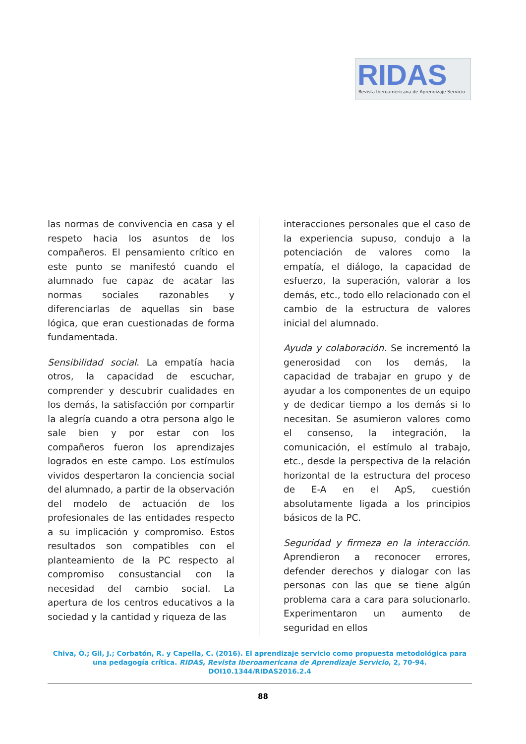RIDAS
Revista Iberoamericana de Aprendizaje Servicio
las normas de convivencia en casa y el respeto hacia los asuntos de los compañeros. El pensamiento crítico en este punto se manifestó cuando el alumnado fue capaz de acatar las normas sociales razonables y diferenciarlas de aquellas sin base lógica, que eran cuestionadas de forma fundamentada.
Sensibilidad social. La empatía hacia otros, la capacidad de escuchar, comprender y descubrir cualidades en los demás, la satisfacción por compartir la alegría cuando a otra persona algo le sale bien y por estar con los compañeros fueron los aprendizajes logrados en este campo. Los estímulos vividos despertaron la conciencia social del alumnado, a partir de la observación del modelo de actuación de los profesionales de las entidades respecto a su implicación y compromiso. Estos resultados son compatibles con el planteamiento de la PC respecto al compromiso consustancial con la necesidad del cambio social. La apertura de los centros educativos a la sociedad y la cantidad y riqueza de las
interacciones personales que el caso de la experiencia supuso, condujo a la potenciación de valores como la empatía, el diálogo, la capacidad de esfuerzo, la superación, valorar a los demás, etc., todo ello relacionado con el cambio de la estructura de valores inicial del alumnado.
Ayuda y colaboración. Se incrementó la generosidad con los demás, la capacidad de trabajar en grupo y de ayudar a los componentes de un equipo y de dedicar tiempo a los demás si lo necesitan. Se asumieron valores como el consenso, la integración, la comunicación, el estímulo al trabajo, etc., desde la perspectiva de la relación horizontal de la estructura del proceso de E-A en el ApS, cuestión absolutamente ligada a los principios básicos de la PC.
Seguridad y firmeza en la interacción. Aprendieron a reconocer errores, defender derechos y dialogar con las personas con las que se tiene algún problema cara a cara para solucionarlo. Experimentaron un aumento de seguridad en ellos
Chiva, Ò.; Gil, J.; Corbatón, R. y Capella, C. (2016). El aprendizaje servicio como propuesta metodológica para una pedagogía crítica. RIDAS, Revista Iberoamericana de Aprendizaje Servicio, 2, 70-94.
DOI10.1344/RIDAS2016.2.4
88